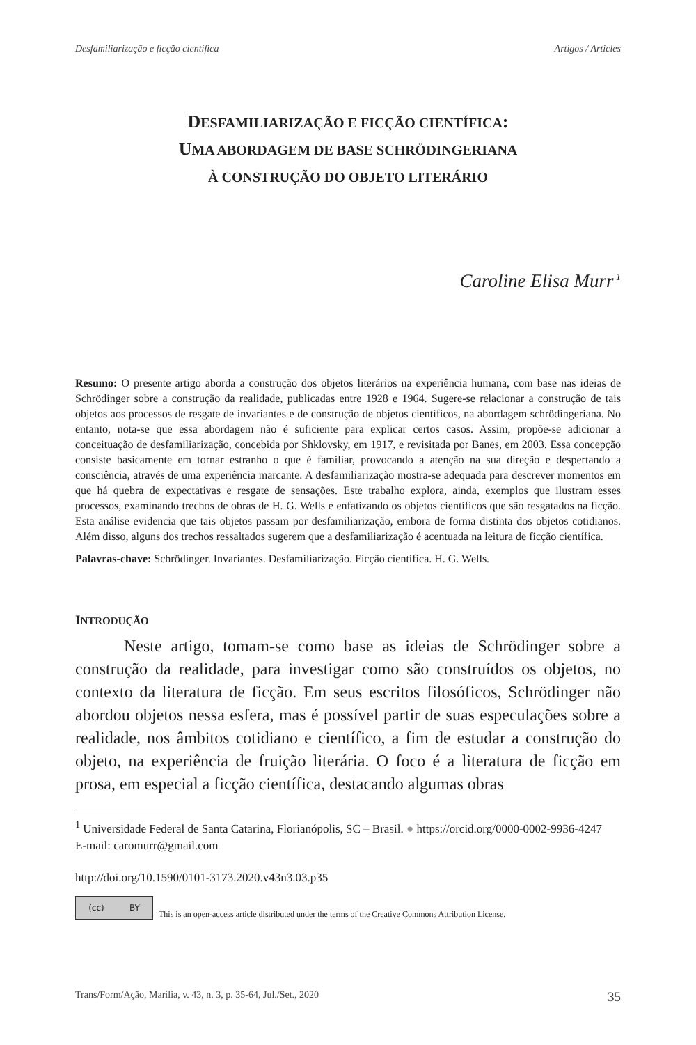Desfamiliarização e ficção científica Artigos / Articles
DESFAMILIARIZAÇÃO E FICÇÃO CIENTÍFICA:
UMA ABORDAGEM DE BASE SCHRÖDINGERIANA
À CONSTRUÇÃO DO OBJETO LITERÁRIO
Caroline Elisa Murr<sup>1</sup>
Resumo: O presente artigo aborda a construção dos objetos literários na experiência humana, com base nas ideias de Schrödinger sobre a construção da realidade, publicadas entre 1928 e 1964. Sugere-se relacionar a construção de tais objetos aos processos de resgate de invariantes e de construção de objetos científicos, na abordagem schrödingeriana. No entanto, nota-se que essa abordagem não é suficiente para explicar certos casos. Assim, propõe-se adicionar a conceituação de desfamiliarização, concebida por Shklovsky, em 1917, e revisitada por Banes, em 2003. Essa concepção consiste basicamente em tornar estranho o que é familiar, provocando a atenção na sua direção e despertando a consciência, através de uma experiência marcante. A desfamiliarização mostra-se adequada para descrever momentos em que há quebra de expectativas e resgate de sensações. Este trabalho explora, ainda, exemplos que ilustram esses processos, examinando trechos de obras de H. G. Wells e enfatizando os objetos científicos que são resgatados na ficção. Esta análise evidencia que tais objetos passam por desfamiliarização, embora de forma distinta dos objetos cotidianos. Além disso, alguns dos trechos ressaltados sugerem que a desfamiliarização é acentuada na leitura de ficção científica.
Palavras-chave: Schrödinger. Invariantes. Desfamiliarização. Ficção científica. H. G. Wells.
INTRODUÇÃO
Neste artigo, tomam-se como base as ideias de Schrödinger sobre a construção da realidade, para investigar como são construídos os objetos, no contexto da literatura de ficção. Em seus escritos filosóficos, Schrödinger não abordou objetos nessa esfera, mas é possível partir de suas especulações sobre a realidade, nos âmbitos cotidiano e científico, a fim de estudar a construção do objeto, na experiência de fruição literária. O foco é a literatura de ficção em prosa, em especial a ficção científica, destacando algumas obras
<sup>1</sup> Universidade Federal de Santa Catarina, Florianópolis, SC – Brasil. ● https://orcid.org/0000-0002-9936-4247 E-mail: caromurr@gmail.com
http://doi.org/10.1590/0101-3173.2020.v43n3.03.p35
(cc) BY
This is an open-access article distributed under the terms of the Creative Commons Attribution License.
Trans/Form/Ação, Marília, v. 43, n. 3, p. 35-64, Jul./Set., 2020 35